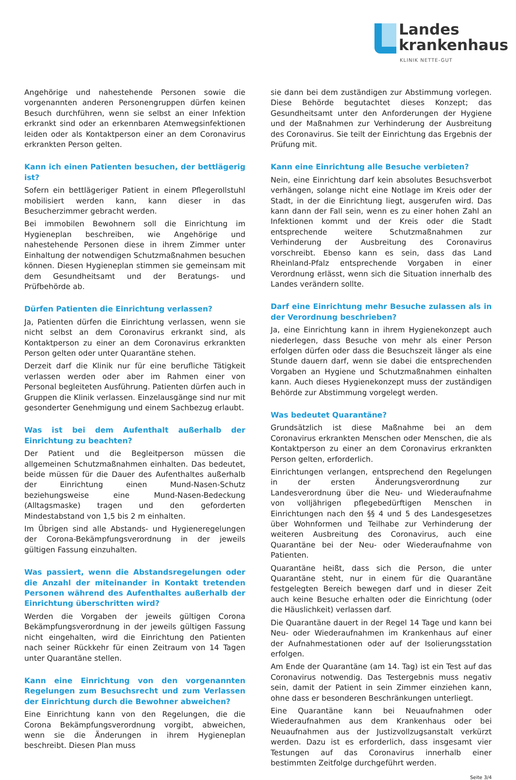Landes
krankenhaus
KLINIK NETTE-GUT
Angehörige und nahestehende Personen sowie die vorgenannten anderen Personengruppen dürfen keinen Besuch durchführen, wenn sie selbst an einer Infektion erkrankt sind oder an erkennbaren Atemwegsinfektionen leiden oder als Kontaktperson einer an dem Coronavirus erkrankten Person gelten.
Kann ich einen Patienten besuchen, der bettlägerig ist?
Sofern ein bettlägeriger Patient in einem Pflegerollstuhl mobilisiert werden kann, kann dieser in das Besucherzimmer gebracht werden.
Bei immobilen Bewohnern soll die Einrichtung im Hygieneplan beschreiben, wie Angehörige und nahestehende Personen diese in ihrem Zimmer unter Einhaltung der notwendigen Schutzmaßnahmen besuchen können. Diesen Hygieneplan stimmen sie gemeinsam mit dem Gesundheitsamt und der Beratungs- und Prüfbehörde ab.
Dürfen Patienten die Einrichtung verlassen?
Ja, Patienten dürfen die Einrichtung verlassen, wenn sie nicht selbst an dem Coronavirus erkrankt sind, als Kontaktperson zu einer an dem Coronavirus erkrankten Person gelten oder unter Quarantäne stehen.
Derzeit darf die Klinik nur für eine berufliche Tätigkeit verlassen werden oder aber im Rahmen einer von Personal begleiteten Ausführung. Patienten dürfen auch in Gruppen die Klinik verlassen. Einzelausgänge sind nur mit gesonderter Genehmigung und einem Sachbezug erlaubt.
Was ist bei dem Aufenthalt außerhalb der Einrichtung zu beachten?
Der Patient und die Begleitperson müssen die allgemeinen Schutzmaßnahmen einhalten. Das bedeutet, beide müssen für die Dauer des Aufenthaltes außerhalb der Einrichtung einen Mund-Nasen-Schutz beziehungsweise eine Mund-Nasen-Bedeckung (Alltagsmaske) tragen und den geforderten Mindestabstand von 1,5 bis 2 m einhalten.
Im Übrigen sind alle Abstands- und Hygieneregelungen der Corona-Bekämpfungsverordnung in der jeweils gültigen Fassung einzuhalten.
Was passiert, wenn die Abstandsregelungen oder die Anzahl der miteinander in Kontakt tretenden Personen während des Aufenthaltes außerhalb der Einrichtung überschritten wird?
Werden die Vorgaben der jeweils gültigen Corona Bekämpfungsverordnung in der jeweils gültigen Fassung nicht eingehalten, wird die Einrichtung den Patienten nach seiner Rückkehr für einen Zeitraum von 14 Tagen unter Quarantäne stellen.
Kann eine Einrichtung von den vorgenannten Regelungen zum Besuchsrecht und zum Verlassen der Einrichtung durch die Bewohner abweichen?
Eine Einrichtung kann von den Regelungen, die die Corona Bekämpfungsverordnung vorgibt, abweichen, wenn sie die Änderungen in ihrem Hygieneplan beschreibt. Diesen Plan muss
sie dann bei dem zuständigen zur Abstimmung vorlegen. Diese Behörde begutachtet dieses Konzept; das Gesundheitsamt unter den Anforderungen der Hygiene und der Maßnahmen zur Verhinderung der Ausbreitung des Coronavirus. Sie teilt der Einrichtung das Ergebnis der Prüfung mit.
Kann eine Einrichtung alle Besuche verbieten?
Nein, eine Einrichtung darf kein absolutes Besuchsverbot verhängen, solange nicht eine Notlage im Kreis oder der Stadt, in der die Einrichtung liegt, ausgerufen wird. Das kann dann der Fall sein, wenn es zu einer hohen Zahl an Infektionen kommt und der Kreis oder die Stadt entsprechende weitere Schutzmaßnahmen zur Verhinderung der Ausbreitung des Coronavirus vorschreibt. Ebenso kann es sein, dass das Land Rheinland-Pfalz entsprechende Vorgaben in einer Verordnung erlässt, wenn sich die Situation innerhalb des Landes verändern sollte.
Darf eine Einrichtung mehr Besuche zulassen als in der Verordnung beschrieben?
Ja, eine Einrichtung kann in ihrem Hygienekonzept auch niederlegen, dass Besuche von mehr als einer Person erfolgen dürfen oder dass die Besuchszeit länger als eine Stunde dauern darf, wenn sie dabei die entsprechenden Vorgaben an Hygiene und Schutzmaßnahmen einhalten kann. Auch dieses Hygienekonzept muss der zuständigen Behörde zur Abstimmung vorgelegt werden.
Was bedeutet Quarantäne?
Grundsätzlich ist diese Maßnahme bei an dem Coronavirus erkrankten Menschen oder Menschen, die als Kontaktperson zu einer an dem Coronavirus erkrankten Person gelten, erforderlich.
Einrichtungen verlangen, entsprechend den Regelungen in der ersten Änderungsverordnung zur Landesverordnung über die Neu- und Wiederaufnahme von volljährigen pflegebedürftigen Menschen in Einrichtungen nach den §§ 4 und 5 des Landesgesetzes über Wohnformen und Teilhabe zur Verhinderung der weiteren Ausbreitung des Coronavirus, auch eine Quarantäne bei der Neu- oder Wiederaufnahme von Patienten.
Quarantäne heißt, dass sich die Person, die unter Quarantäne steht, nur in einem für die Quarantäne festgelegten Bereich bewegen darf und in dieser Zeit auch keine Besuche erhalten oder die Einrichtung (oder die Häuslichkeit) verlassen darf.
Die Quarantäne dauert in der Regel 14 Tage und kann bei Neu- oder Wiederaufnahmen im Krankenhaus auf einer der Aufnahmestationen oder auf der Isolierungsstation erfolgen.
Am Ende der Quarantäne (am 14. Tag) ist ein Test auf das Coronavirus notwendig. Das Testergebnis muss negativ sein, damit der Patient in sein Zimmer einziehen kann, ohne dass er besonderen Beschränkungen unterliegt.
Eine Quarantäne kann bei Neuaufnahmen oder Wiederaufnahmen aus dem Krankenhaus oder bei Neuaufnahmen aus der Justizvollzugsanstalt verkürzt werden. Dazu ist es erforderlich, dass insgesamt vier Testungen auf das Coronavirus innerhalb einer bestimmten Zeitfolge durchgeführt werden.
Seite 3/4